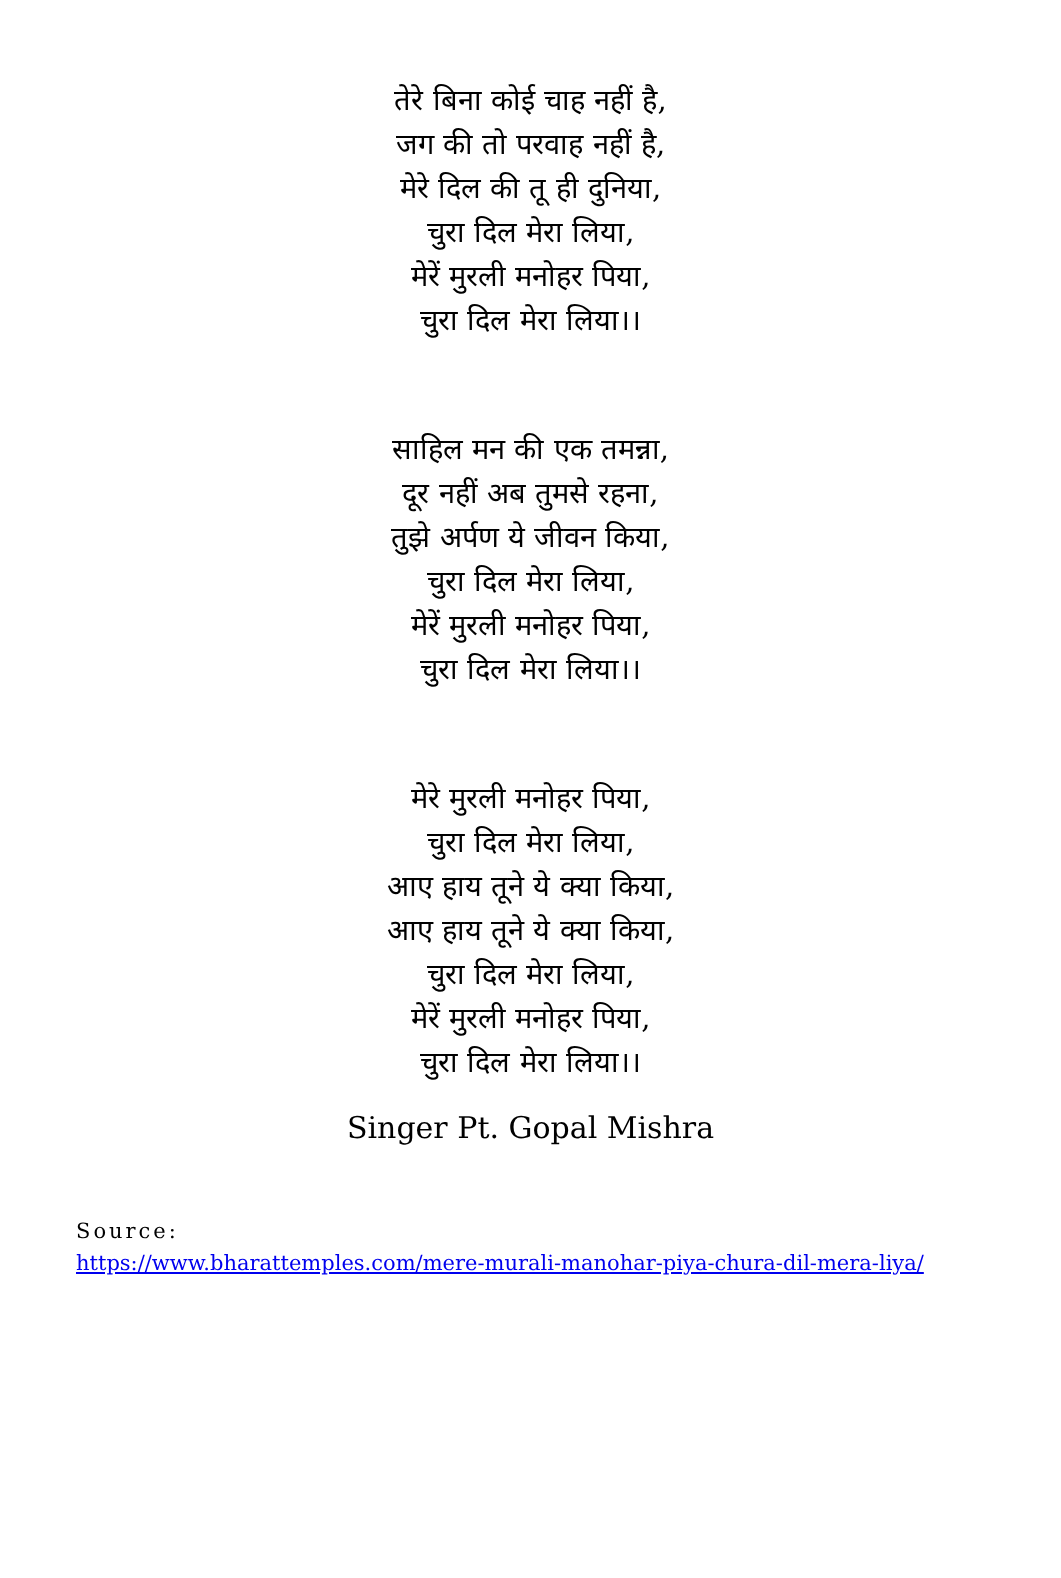तेरे बिना कोई चाह नहीं है,
जग की तो परवाह नहीं है,
मेरे दिल की तू ही दुनिया,
चुरा दिल मेरा लिया,
मेरें मुरली मनोहर पिया,
चुरा दिल मेरा लिया।।
साहिल मन की एक तमन्ना,
दूर नहीं अब तुमसे रहना,
तुझे अर्पण ये जीवन किया,
चुरा दिल मेरा लिया,
मेरें मुरली मनोहर पिया,
चुरा दिल मेरा लिया।।
मेरे मुरली मनोहर पिया,
चुरा दिल मेरा लिया,
आए हाय तूने ये क्या किया,
आए हाय तूने ये क्या किया,
चुरा दिल मेरा लिया,
मेरें मुरली मनोहर पिया,
चुरा दिल मेरा लिया।।
Singer Pt. Gopal Mishra
Source:
https://www.bharattemples.com/mere-murali-manohar-piya-chura-dil-mera-liya/